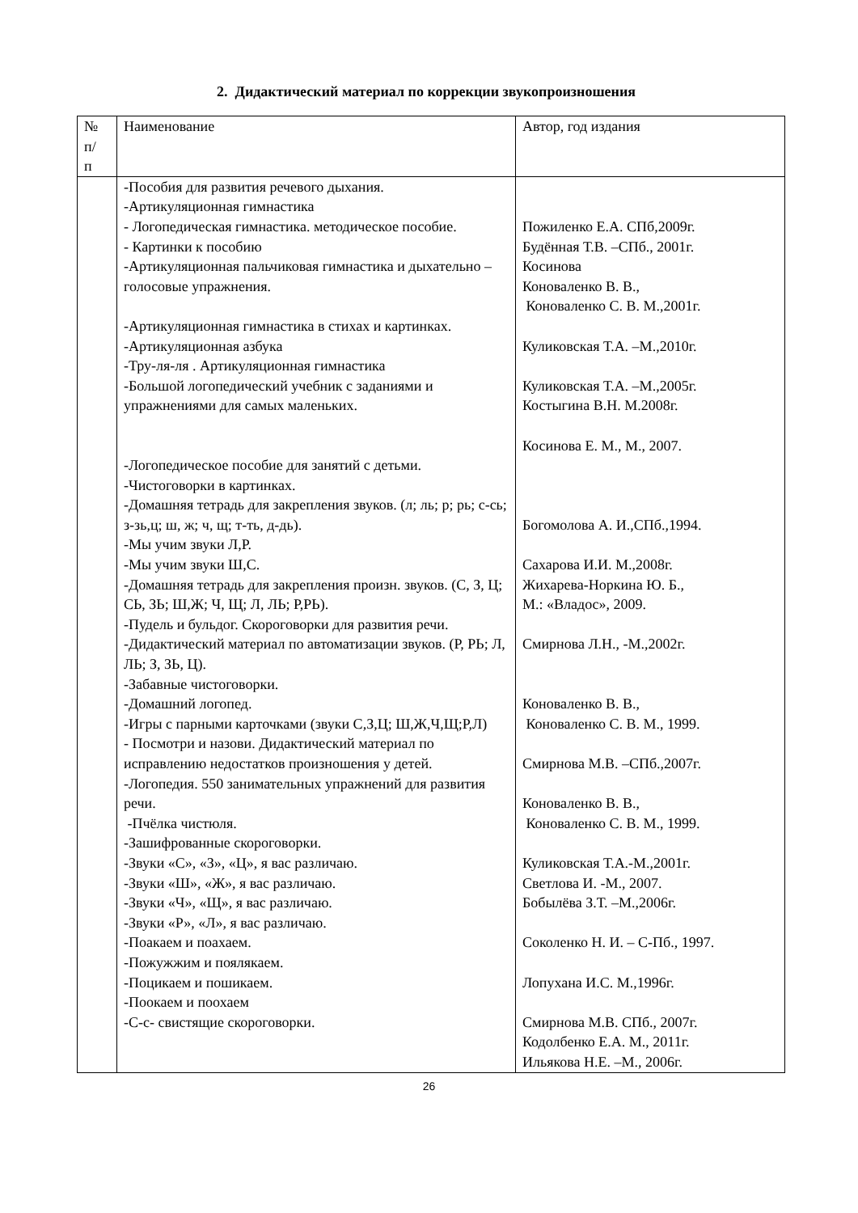2. Дидактический материал по коррекции звукопроизношения
| № п/ п | Наименование | Автор, год издания |
| | -Пособия для развития речевого дыхания. -Артикуляционная гимнастика - Логопедическая гимнастика. методическое пособие. - Картинки к пособию -Артикуляционная пальчиковая гимнастика и дыхательно – голосовые упражнения. -Артикуляционная гимнастика в стихах и картинках. -Артикуляционная азбука -Тру-ля-ля . Артикуляционная гимнастика -Большой логопедический учебник с заданиями и упражнениями для самых маленьких. -Логопедическое пособие для занятий с детьми. -Чистоговорки в картинках. -Домашняя тетрадь для закрепления звуков. (л; ль; р; рь; с-сь; з-зь,ц; ш, ж; ч, щ; т-ть, д-дь). -Мы учим звуки Л,Р. -Мы учим звуки Ш,С. -Домашняя тетрадь для закрепления произн. звуков. (С, З, Ц; СЬ, ЗЬ; Ш,Ж; Ч, Щ; Л, ЛЬ; Р,РЬ). -Пудель и бульдог. Скороговорки для развития речи. -Дидактический материал по автоматизации звуков. (Р, РЬ; Л, ЛЬ; З, ЗЬ, Ц). -Забавные чистоговорки. -Домашний логопед. -Игры с парными карточками (звуки С,З,Ц; Ш,Ж,Ч,Щ;Р,Л) - Посмотри и назови. Дидактический материал по исправлению недостатков произношения у детей. -Логопедия. 550 занимательных упражнений для развития речи. -Пчёлка чистюля. -Зашифрованные скороговорки. -Звуки «С», «З», «Ц», я вас различаю. -Звуки «Ш», «Ж», я вас различаю. -Звуки «Ч», «Щ», я вас различаю. -Звуки «Р», «Л», я вас различаю. -Поакаем и поахаем. -Пожужжим и поялякаем. -Поцикаем и пошикаем. -Поокаем и поохаем -С-с- свистящие скороговорки. | Пожиленко Е.А. СПб,2009г. Будённая Т.В. –СПб., 2001г. Косинова Коноваленко В. В., Коноваленко С. В. М.,2001г. Куликовская Т.А. –М.,2010г. Куликовская Т.А. –М.,2005г. Костыгина В.Н. М.2008г. Косинова Е. М., М., 2007. Богомолова А. И.,СПб.,1994. Сахарова И.И. М.,2008г. Жихарева-Норкина Ю. Б., М.: «Владос», 2009. Смирнова Л.Н., -М.,2002г. Коноваленко В. В., Коноваленко С. В. М., 1999. Смирнова М.В. –СПб.,2007г. Коноваленко В. В., Коноваленко С. В. М., 1999. Куликовская Т.А.-М.,2001г. Светлова И. -М., 2007. Бобылёва З.Т. –М.,2006г. Соколенко Н. И. – С-Пб., 1997. Лопухана И.С. М.,1996г. Смирнова М.В. СПб., 2007г. Кодолбенко Е.А. М., 2011г. Ильякова Н.Е. –М., 2006г. |
26